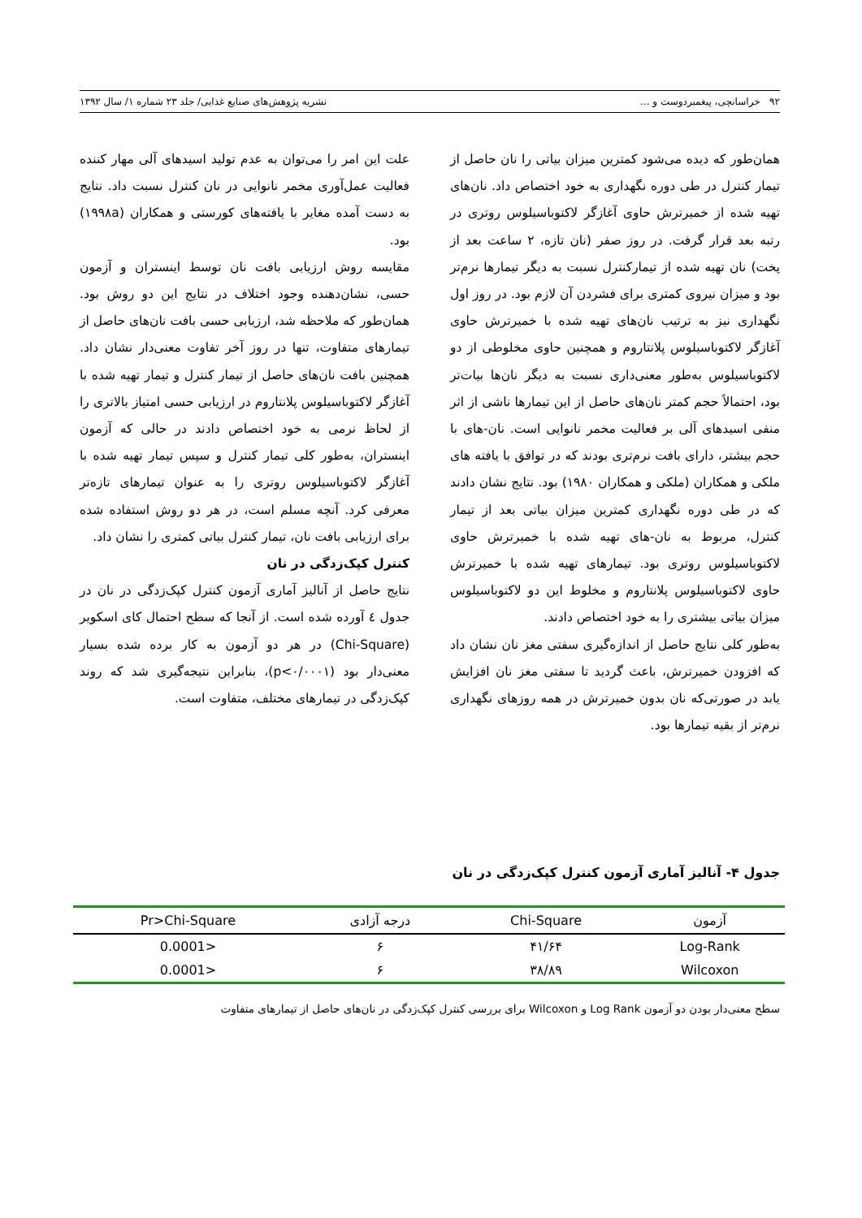۹۲ خراسانچی، پیغمبردوست و ... نشریه پژوهش‌های صنایع غذایی/ جلد ۲۳ شماره ۱/ سال ۱۳۹۲
همان‌طور که دیده می‌شود کمترین میزان بیاتی را نان حاصل از تیمار کنترل در طی دوره نگهداری به خود اختصاص داد. نان‌های تهیه شده از خمیرترش حاوی آغازگر لاکتوباسیلوس روتری در رتبه بعد قرار گرفت. در روز صفر (نان تازه، ۲ ساعت بعد از پخت) نان تهیه شده از تیمارکنترل نسبت به دیگر تیمارها نرم‌تر بود و میزان نیروی کمتری برای فشردن آن لازم بود. در روز اول نگهداری نیز به ترتیب نان‌های تهیه شده با خمیرترش حاوی آغازگر لاکتوباسیلوس پلانتاروم و همچنین حاوی مخلوطی از دو لاکتوباسیلوس به‌طور معنی‌داری نسبت به دیگر نان‌ها بیات‌تر بود، احتمالاً حجم کمتر نان‌های حاصل از این تیمارها ناشی از اثر منفی اسیدهای آلی بر فعالیت مخمر نانوایی است. نان-های با حجم بیشتر، دارای بافت نرم‌تری بودند که در توافق با یافته های ملکی و همکاران (ملکی و همکاران ۱۹۸۰) بود. نتایج نشان دادند که در طی دوره نگهداری کمترین میزان بیاتی بعد از تیمار کنترل، مربوط به نان-های تهیه شده با خمیرترش حاوی لاکتوباسیلوس روتری بود. تیمارهای تهیه شده با خمیرترش حاوی لاکتوباسیلوس پلانتاروم و مخلوط این دو لاکتوباسیلوس میزان بیاتی بیشتری را به خود اختصاص دادند.
به‌طور کلی نتایج حاصل از اندازه‌گیری سفتی مغز نان نشان داد که افزودن خمیرترش، باعث گردید تا سفتی مغز نان افزایش یابد در صورتی‌که نان بدون خمیرترش در همه روزهای نگهداری نرم‌تر از بقیه تیمارها بود.
علت این امر را می‌توان به عدم تولید اسیدهای آلی مهار کننده فعالیت عمل‌آوری مخمر نانوایی در نان کنترل نسبت داد. نتایج به دست آمده مغایر با یافته‌های کورستی و همکاران (۱۹۹۸a) بود.
مقایسه روش ارزیابی بافت نان توسط اینستران و آزمون حسی، نشان‌دهنده وجود اختلاف در نتایج این دو روش بود. همان‌طور که ملاحظه شد، ارزیابی حسی بافت نان‌های حاصل از تیمارهای متفاوت، تنها در روز آخر تفاوت معنی‌دار نشان داد. همچنین بافت نان‌های حاصل از تیمار کنترل و تیمار تهیه شده با آغازگر لاکتوباسیلوس پلانتاروم در ارزیابی حسی امتیاز بالاتری را از لحاظ نرمی به خود اختصاص دادند در حالی که آزمون اینستران، به‌طور کلی تیمار کنترل و سپس تیمار تهیه شده با آغازگر لاکتوباسیلوس روتری را به عنوان تیمارهای تازه‌تر معرفی کرد. آنچه مسلم است، در هر دو روش استفاده شده برای ارزیابی بافت نان، تیمار کنترل بیاتی کمتری را نشان داد.
کنترل کپک‌زدگی در نان
نتایج حاصل از آنالیز آماری آزمون کنترل کپک‌زدگی در نان در جدول ٤ آورده شده است. از آنجا که سطح احتمال کای اسکویر (Chi-Square) در هر دو آزمون به کار برده شده بسیار معنی‌دار بود (p<۰/۰۰۰۱)، بنابراین نتیجه‌گیری شد که روند کپک‌زدگی در تیمارهای مختلف، متفاوت است.
جدول ۴- آنالیز آماری آزمون کنترل کپک‌زدگی در نان
| آزمون | Chi-Square | درجه آزادی | Pr>Chi-Square |
| --- | --- | --- | --- |
| Log-Rank | ۴۱/۶۴ | ۶ | <0.0001 |
| Wilcoxon | ۳۸/۸۹ | ۶ | <0.0001 |
سطح معنی‌دار بودن دو آزمون Log Rank و Wilcoxon برای بررسی کنترل کپک‌زدگی در نان‌های حاصل از تیمارهای متفاوت